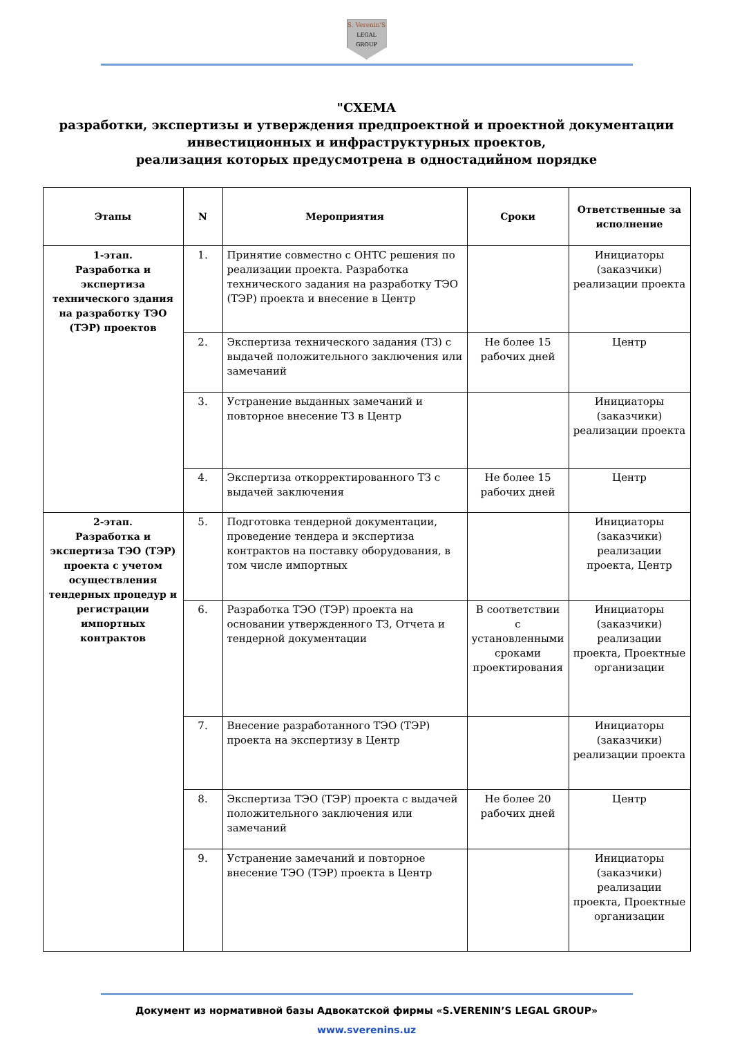S. Verenin'S
LEGAL
GROUP
"СХЕМА
разработки, экспертизы и утверждения предпроектной и проектной документации инвестиционных и инфраструктурных проектов,
реализация которых предусмотрена в одностадийном порядке
| Этапы | N | Мероприятия | Сроки | Ответственные за исполнение |
| --- | --- | --- | --- | --- |
| 1-этап. Разработка и экспертиза технического здания на разработку ТЭО (ТЭР) проектов | 1. | Принятие совместно с ОНТС решения по реализации проекта. Разработка технического задания на разработку ТЭО (ТЭР) проекта и внесение в Центр | | Инициаторы (заказчики) реализации проекта |
| | 2. | Экспертиза технического задания (ТЗ) с выдачей положительного заключения или замечаний | Не более 15 рабочих дней | Центр |
| | 3. | Устранение выданных замечаний и повторное внесение ТЗ в Центр | | Инициаторы (заказчики) реализации проекта |
| | 4. | Экспертиза откорректированного ТЗ с выдачей заключения | Не более 15 рабочих дней | Центр |
| 2-этап. Разработка и экспертиза ТЭО (ТЭР) проекта с учетом осуществления тендерных процедур и регистрации импортных контрактов | 5. | Подготовка тендерной документации, проведение тендера и экспертиза контрактов на поставку оборудования, в том числе импортных | | Инициаторы (заказчики) реализации проекта, Центр |
| | 6. | Разработка ТЭО (ТЭР) проекта на основании утвержденного ТЗ, Отчета и тендерной документации | В соответствии с установленными сроками проектирования | Инициаторы (заказчики) реализации проекта, Проектные организации |
| | 7. | Внесение разработанного ТЭО (ТЭР) проекта на экспертизу в Центр | | Инициаторы (заказчики) реализации проекта |
| | 8. | Экспертиза ТЭО (ТЭР) проекта с выдачей положительного заключения или замечаний | Не более 20 рабочих дней | Центр |
| | 9. | Устранение замечаний и повторное внесение ТЭО (ТЭР) проекта в Центр | | Инициаторы (заказчики) реализации проекта, Проектные организации |
Документ из нормативной базы Адвокатской фирмы «S.VERENIN’S LEGAL GROUP»
www.sverenins.uz